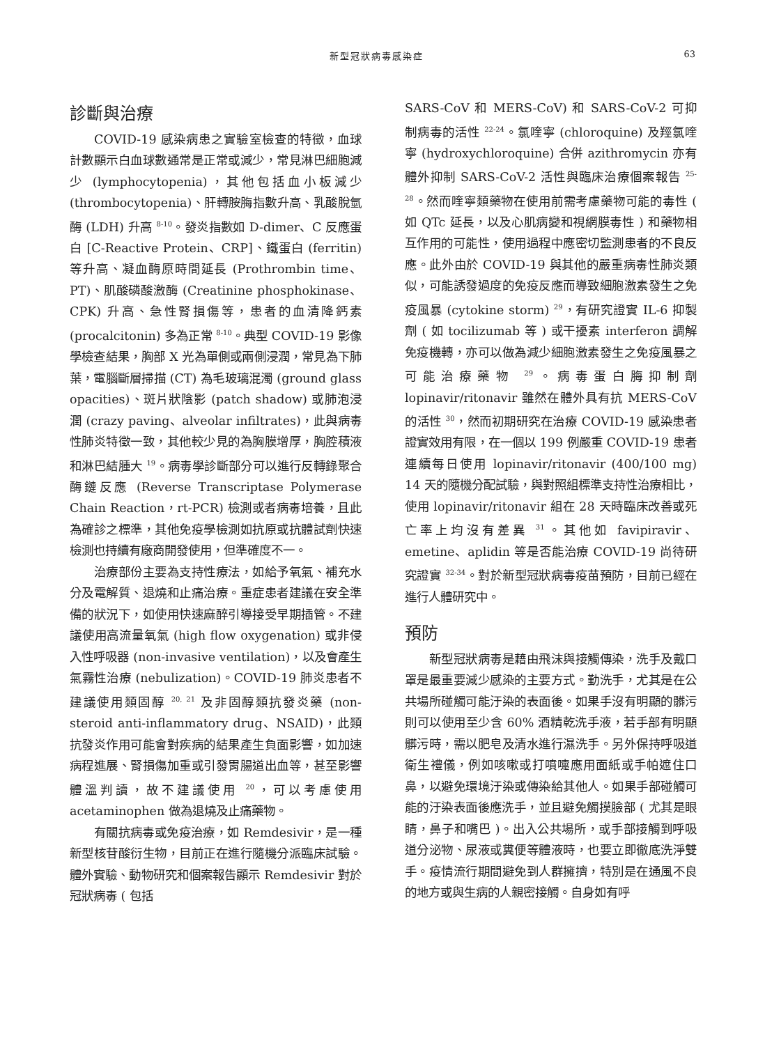新型冠狀病毒感染症 63
診斷與治療
COVID-19 感染病患之實驗室檢查的特徵，血球計數顯示白血球數通常是正常或減少，常見淋巴細胞減少 (lymphocytopenia)，其他包括血小板減少 (thrombocytopenia)、肝轉胺脢指數升高、乳酸脫氫酶 (LDH) 升高 <sup>8-10</sup>。發炎指數如 D-dimer、C 反應蛋白 [C-Reactive Protein、CRP]、鐵蛋白 (ferritin) 等升高、凝血酶原時間延長 (Prothrombin time、PT)、肌酸磷酸激酶 (Creatinine phosphokinase、CPK) 升高、急性腎損傷等，患者的血清降鈣素 (procalcitonin) 多為正常 <sup>8-10</sup>。典型 COVID-19 影像學檢查結果，胸部 X 光為單側或兩側浸潤，常見為下肺葉，電腦斷層掃描 (CT) 為毛玻璃混濁 (ground glass opacities)、斑片狀陰影 (patch shadow) 或肺泡浸潤 (crazy paving、alveolar infiltrates)，此與病毒性肺炎特徵一致，其他較少見的為胸膜增厚，胸腔積液和淋巴結腫大 <sup>19</sup>。病毒學診斷部分可以進行反轉錄聚合酶鏈反應 (Reverse Transcriptase Polymerase Chain Reaction，rt-PCR) 檢測或者病毒培養，且此為確診之標準，其他免疫學檢測如抗原或抗體試劑快速檢測也持續有廠商開發使用，但準確度不一。
治療部份主要為支持性療法，如給予氧氣、補充水分及電解質、退燒和止痛治療。重症患者建議在安全準備的狀況下，如使用快速麻醉引導接受早期插管。不建議使用高流量氧氣 (high flow oxygenation) 或非侵入性呼吸器 (non-invasive ventilation)，以及會產生氣霧性治療 (nebulization)。COVID-19 肺炎患者不建議使用類固醇 <sup>20, 21</sup> 及非固醇類抗發炎藥 (non-steroid anti-inflammatory drug、NSAID)，此類抗發炎作用可能會對疾病的結果產生負面影響，如加速病程進展、腎損傷加重或引發胃腸道出血等，甚至影響體溫判讀，故不建議使用 <sup>20</sup>，可以考慮使用 acetaminophen 做為退燒及止痛藥物。
有關抗病毒或免疫治療，如 Remdesivir，是一種新型核苷酸衍生物，目前正在進行隨機分派臨床試驗。體外實驗、動物研究和個案報告顯示 Remdesivir 對於冠狀病毒 ( 包括
SARS-CoV 和 MERS-CoV) 和 SARS-CoV-2 可抑制病毒的活性 <sup>22-24</sup>。氯喹寧 (chloroquine) 及羥氯喹寧 (hydroxychloroquine) 合併 azithromycin 亦有體外抑制 SARS-CoV-2 活性與臨床治療個案報告 <sup>25-28</sup>。然而喹寧類藥物在使用前需考慮藥物可能的毒性 ( 如 QTc 延長，以及心肌病變和視網膜毒性 ) 和藥物相互作用的可能性，使用過程中應密切監測患者的不良反應。此外由於 COVID-19 與其他的嚴重病毒性肺炎類似，可能誘發過度的免疫反應而導致細胞激素發生之免疫風暴 (cytokine storm) <sup>29</sup>，有研究證實 IL-6 抑製劑 ( 如 tocilizumab 等 ) 或干擾素 interferon 調解免疫機轉，亦可以做為減少細胞激素發生之免疫風暴之可能治療藥物 <sup>29</sup>。病毒蛋白脢抑制劑 lopinavir/ritonavir 雖然在體外具有抗 MERS-CoV 的活性 <sup>30</sup>，然而初期研究在治療 COVID-19 感染患者證實效用有限，在一個以 199 例嚴重 COVID-19 患者連續每日使用 lopinavir/ritonavir (400/100 mg) 14 天的隨機分配試驗，與對照組標準支持性治療相比，使用 lopinavir/ritonavir 組在 28 天時臨床改善或死亡率上均沒有差異 <sup>31</sup>。其他如 favipiravir、emetine、aplidin 等是否能治療 COVID-19 尚待研究證實 <sup>32-34</sup>。對於新型冠狀病毒疫苗預防，目前已經在進行人體研究中。
預防
新型冠狀病毒是藉由飛沫與接觸傳染，洗手及戴口罩是最重要減少感染的主要方式。勤洗手，尤其是在公共場所碰觸可能汙染的表面後。如果手沒有明顯的髒污則可以使用至少含 60% 酒精乾洗手液，若手部有明顯髒污時，需以肥皂及清水進行濕洗手。另外保持呼吸道衛生禮儀，例如咳嗽或打噴嚏應用面紙或手帕遮住口鼻，以避免環境汙染或傳染給其他人。如果手部碰觸可能的汙染表面後應洗手，並且避免觸摸臉部 ( 尤其是眼睛，鼻子和嘴巴 )。出入公共場所，或手部接觸到呼吸道分泌物、尿液或糞便等體液時，也要立即徹底洗淨雙手。疫情流行期間避免到人群擁擠，特別是在通風不良的地方或與生病的人親密接觸。自身如有呼